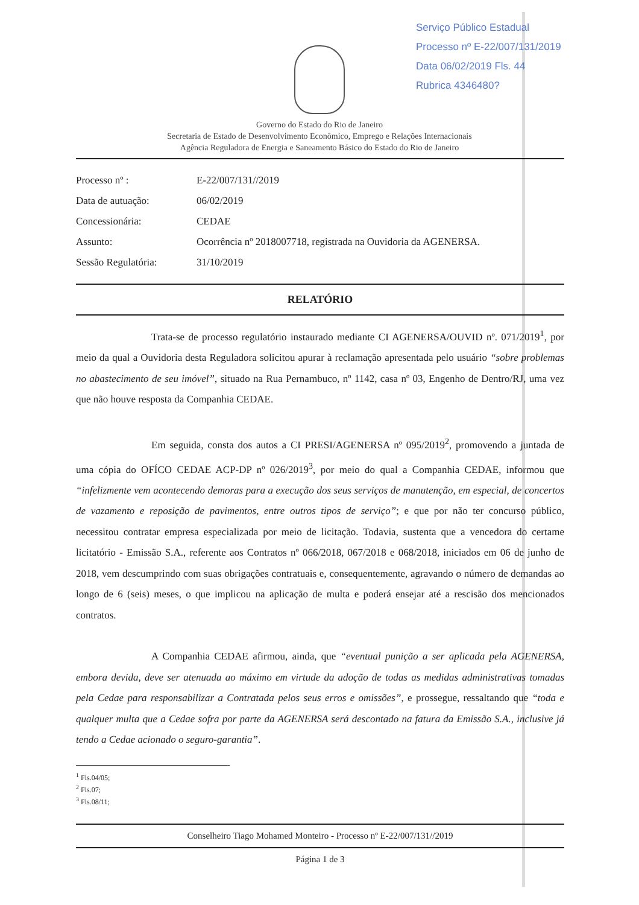Serviço Público Estadual
Processo nº E-22/007/131/2019
Data 06/02/2019 Fls. 44
Rubrica 4346480?
Governo do Estado do Rio de Janeiro
Secretaria de Estado de Desenvolvimento Econômico, Emprego e Relações Internacionais
Agência Reguladora de Energia e Saneamento Básico do Estado do Rio de Janeiro
| Processo nº : | E-22/007/131//2019 |
| Data de autuação: | 06/02/2019 |
| Concessionária: | CEDAE |
| Assunto: | Ocorrência nº 2018007718, registrada na Ouvidoria da AGENERSA. |
| Sessão Regulatória: | 31/10/2019 |
RELATÓRIO
Trata-se de processo regulatório instaurado mediante CI AGENERSA/OUVID nº. 071/2019<sup>1</sup>, por meio da qual a Ouvidoria desta Reguladora solicitou apurar à reclamação apresentada pelo usuário “sobre problemas no abastecimento de seu imóvel”, situado na Rua Pernambuco, nº 1142, casa nº 03, Engenho de Dentro/RJ, uma vez que não houve resposta da Companhia CEDAE.
Em seguida, consta dos autos a CI PRESI/AGENERSA nº 095/2019<sup>2</sup>, promovendo a juntada de uma cópia do OFÍCO CEDAE ACP-DP nº 026/2019<sup>3</sup>, por meio do qual a Companhia CEDAE, informou que “infelizmente vem acontecendo demoras para a execução dos seus serviços de manutenção, em especial, de concertos de vazamento e reposição de pavimentos, entre outros tipos de serviço”; e que por não ter concurso público, necessitou contratar empresa especializada por meio de licitação. Todavia, sustenta que a vencedora do certame licitatório - Emissão S.A., referente aos Contratos nº 066/2018, 067/2018 e 068/2018, iniciados em 06 de junho de 2018, vem descumprindo com suas obrigações contratuais e, consequentemente, agravando o número de demandas ao longo de 6 (seis) meses, o que implicou na aplicação de multa e poderá ensejar até a rescisão dos mencionados contratos.
A Companhia CEDAE afirmou, ainda, que “eventual punição a ser aplicada pela AGENERSA, embora devida, deve ser atenuada ao máximo em virtude da adoção de todas as medidas administrativas tomadas pela Cedae para responsabilizar a Contratada pelos seus erros e omissões”, e prossegue, ressaltando que “toda e qualquer multa que a Cedae sofra por parte da AGENERSA será descontado na fatura da Emissão S.A., inclusive já tendo a Cedae acionado o seguro-garantia”.
<sup>1</sup> Fls.04/05;
<sup>2</sup> Fls.07;
<sup>3</sup> Fls.08/11;
Conselheiro Tiago Mohamed Monteiro - Processo nº E-22/007/131//2019
Página 1 de 3